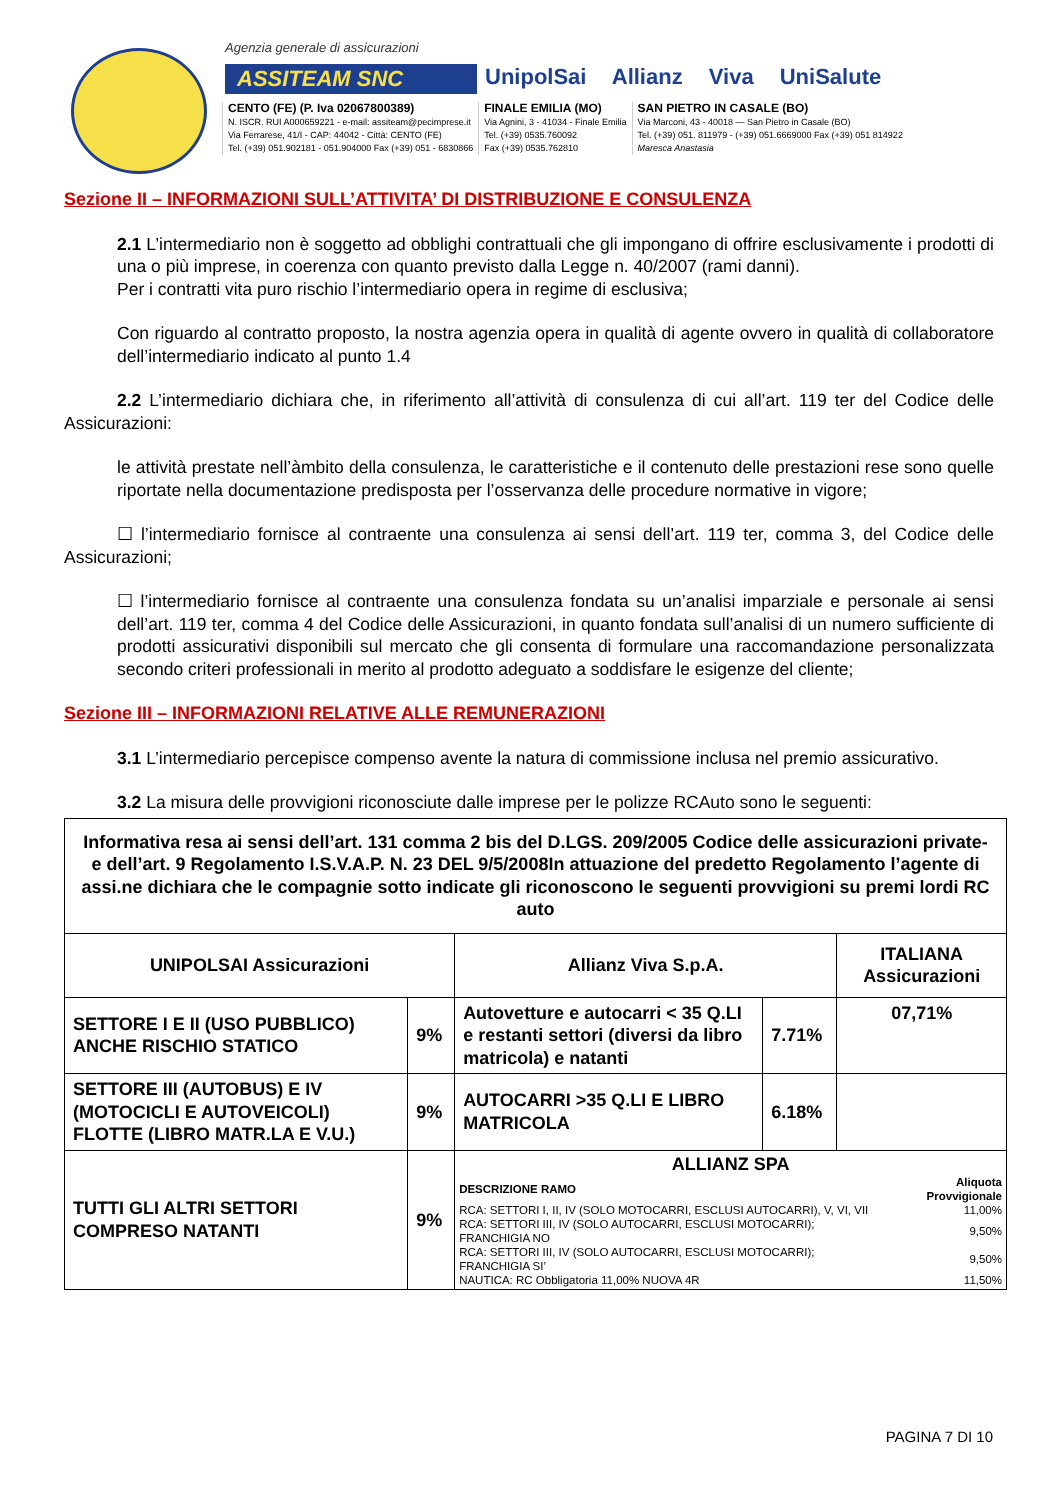Agenzia generale di assicurazioni
ASSITEAM SNC
UnipolSai Allianz Viva UniSalute
CENTO (FE) (P. Iva 02067800389)
N. ISCR. RUI A000659221 - e-mail: assiteam@pecimprese.it
Via Ferrarese, 41/I - CAP: 44042 - Città: CENTO (FE)
Tel. (+39) 051.902181 - 051.904000 Fax (+39) 051 - 6830866
FINALE EMILIA (MO)
Via Agnini, 3 - 41034 - Finale Emilia
Tel. (+39) 0535.760092
Fax (+39) 0535.762810
SAN PIETRO IN CASALE (BO)
Via Marconi, 43 - 40018 — San Pietro in Casale (BO)
Tel. (+39) 051. 811979 - (+39) 051.6669000 Fax (+39) 051 814922
Maresca Anastasia
Sezione II – INFORMAZIONI SULL’ATTIVITA’ DI DISTRIBUZIONE E CONSULENZA
2.1 L’intermediario non è soggetto ad obblighi contrattuali che gli impongano di offrire esclusivamente i prodotti di una o più imprese, in coerenza con quanto previsto dalla Legge n. 40/2007 (rami danni).
Per i contratti vita puro rischio l’intermediario opera in regime di esclusiva;
Con riguardo al contratto proposto, la nostra agenzia opera in qualità di agente ovvero in qualità di collaboratore dell’intermediario indicato al punto 1.4
2.2 L’intermediario dichiara che, in riferimento all’attività di consulenza di cui all’art. 119 ter del Codice delle Assicurazioni:
le attività prestate nell’àmbito della consulenza, le caratteristiche e il contenuto delle prestazioni rese sono quelle riportate nella documentazione predisposta per l’osservanza delle procedure normative in vigore;
☐ l’intermediario fornisce al contraente una consulenza ai sensi dell’art. 119 ter, comma 3, del Codice delle Assicurazioni;
☐ l’intermediario fornisce al contraente una consulenza fondata su un’analisi imparziale e personale ai sensi dell’art. 119 ter, comma 4 del Codice delle Assicurazioni, in quanto fondata sull’analisi di un numero sufficiente di prodotti assicurativi disponibili sul mercato che gli consenta di formulare una raccomandazione personalizzata secondo criteri professionali in merito al prodotto adeguato a soddisfare le esigenze del cliente;
Sezione III – INFORMAZIONI RELATIVE ALLE REMUNERAZIONI
3.1 L’intermediario percepisce compenso avente la natura di commissione inclusa nel premio assicurativo.
3.2 La misura delle provvigioni riconosciute dalle imprese per le polizze RCAuto sono le seguenti:
| Informativa resa ai sensi dell’art. 131 comma 2 bis del D.LGS. 209/2005 Codice delle assicurazioni private- e dell’art. 9 Regolamento I.S.V.A.P. N. 23 DEL 9/5/2008In attuazione del predetto Regolamento l’agente di assi.ne dichiara che le compagnie sotto indicate gli riconoscono le seguenti provvigioni su premi lordi RC auto | | | | |
| --- | --- | --- | --- | --- |
| UNIPOLSAI Assicurazioni | | Allianz Viva S.p.A. | | ITALIANA Assicurazioni |
| SETTORE I E II (USO PUBBLICO) ANCHE RISCHIO STATICO | 9% | Autovetture e autocarri < 35 Q.LI e restanti settori (diversi da libro matricola) e natanti | 7.71% | 07,71% |
| SETTORE III (AUTOBUS) E IV (MOTOCICLI E AUTOVEICOLI) FLOTTE (LIBRO MATR.LA E V.U.) | 9% | AUTOCARRI >35 Q.LI E LIBRO MATRICOLA | 6.18% | |
| TUTTI GLI ALTRI SETTORI COMPRESO NATANTI | 9% | ALLIANZ SPA / DESCRIZIONE RAMO / Aliquota Provvigionale / / RCA: SETTORI I, II, IV (SOLO MOTOCARRI, ESCLUSI AUTOCARRI), V, VI, VII / 11,00% / / RCA: SETTORI III, IV (SOLO AUTOCARRI, ESCLUSI MOTOCARRI); FRANCHIGIA NO / 9,50% / / RCA: SETTORI III, IV (SOLO AUTOCARRI, ESCLUSI MOTOCARRI); FRANCHIGIA SI’ / 9,50% / / NAUTICA: RC Obbligatoria 11,00% NUOVA 4R / 11,50% / | | |
PAGINA 7 DI 10